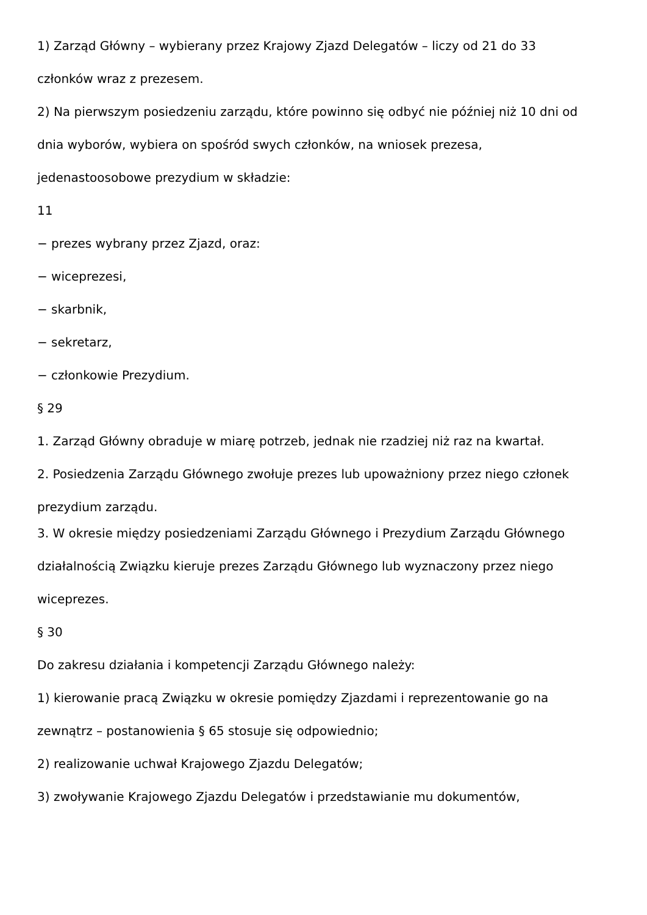1) Zarząd Główny – wybierany przez Krajowy Zjazd Delegatów – liczy od 21 do 33
członków wraz z prezesem.
2) Na pierwszym posiedzeniu zarządu, które powinno się odbyć nie później niż 10 dni od
dnia wyborów, wybiera on spośród swych członków, na wniosek prezesa,
jedenastoosobowe prezydium w składzie:
11
− prezes wybrany przez Zjazd, oraz:
− wiceprezesi,
− skarbnik,
− sekretarz,
− członkowie Prezydium.
§ 29
1. Zarząd Główny obraduje w miarę potrzeb, jednak nie rzadziej niż raz na kwartał.
2. Posiedzenia Zarządu Głównego zwołuje prezes lub upoważniony przez niego członek
prezydium zarządu.
3. W okresie między posiedzeniami Zarządu Głównego i Prezydium Zarządu Głównego
działalnością Związku kieruje prezes Zarządu Głównego lub wyznaczony przez niego
wiceprezes.
§ 30
Do zakresu działania i kompetencji Zarządu Głównego należy:
1) kierowanie pracą Związku w okresie pomiędzy Zjazdami i reprezentowanie go na
zewnątrz – postanowienia § 65 stosuje się odpowiednio;
2) realizowanie uchwał Krajowego Zjazdu Delegatów;
3) zwoływanie Krajowego Zjazdu Delegatów i przedstawianie mu dokumentów,